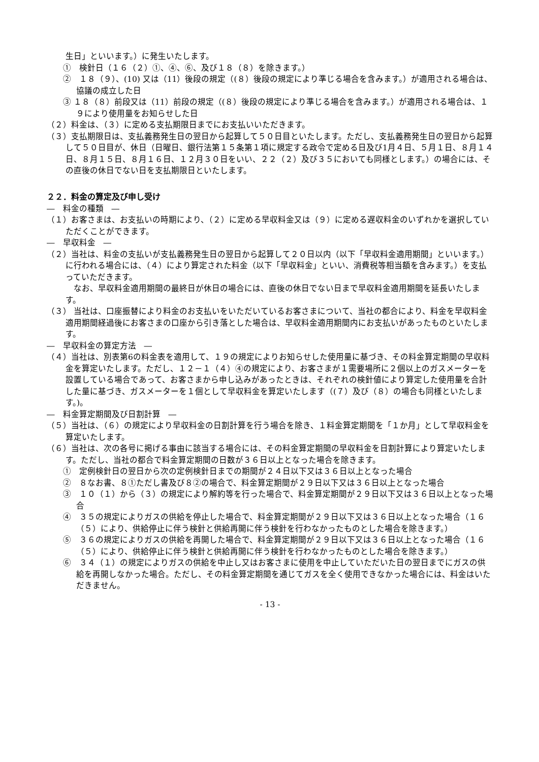生日」といいます。）に発生いたします。
①　検針日（１６（２）①、④、⑥、及び１８（８）を除きます。）
②　１８（９）、(10) 又は（11）後段の規定（(８）後段の規定により準じる場合を含みます。）が適用される場合は、協議の成立した日
③ １８（８）前段又は（11）前段の規定（(８）後段の規定により準じる場合を含みます。）が適用される場合は、１９により使用量をお知らせした日
（２）料金は、（３）に定める支払期限日までにお支払いいただきます。
（３）支払期限日は、支払義務発生日の翌日から起算して５０日目といたします。ただし、支払義務発生日の翌日から起算して５０日目が、休日（日曜日、銀行法第１５条第１項に規定する政令で定める日及び1月４日、５月１日、８月１４日、８月１５日、８月１６日、１２月３０日をいい、２２（２）及び３５においても同様とします。）の場合には、その直後の休日でない日を支払期限日といたします。
２２．料金の算定及び申し受け
―　料金の種類　―
（１）お客さまは、お支払いの時期により、（２）に定める早収料金又は（９）に定める遅収料金のいずれかを選択していただくことができます。
―　早収料金　―
（２）当社は、料金の支払いが支払義務発生日の翌日から起算して２０日以内（以下「早収料金適用期間」といいます。）に行われる場合には、（４）により算定された料金（以下「早収料金」といい、消費税等相当額を含みます。）を支払っていただきます。
　なお、早収料金適用期間の最終日が休日の場合には、直後の休日でない日まで早収料金適用期間を延長いたします。
（３） 当社は、口座振替により料金のお支払いをいただいているお客さまについて、当社の都合により、料金を早収料金適用期間経過後にお客さまの口座から引き落とした場合は、早収料金適用期間内にお支払いがあったものといたします。
―　早収料金の算定方法　―
（４）当社は、別表第6の料金表を適用して、１９の規定によりお知らせした使用量に基づき、その料金算定期間の早収料金を算定いたします。ただし、１２－１（４）④の規定により、お客さまが１需要場所に２個以上のガスメーターを設置している場合であって、お客さまから申し込みがあったときは、それぞれの検針値により算定した使用量を合計した量に基づき、ガスメーターを１個として早収料金を算定いたします（(７）及び（８）の場合も同様といたします。)。
―　料金算定期間及び日割計算　―
（５）当社は、（６）の規定により早収料金の日割計算を行う場合を除き、１料金算定期間を「１か月」として早収料金を算定いたします。
（６）当社は、次の各号に掲げる事由に該当する場合には、その料金算定期間の早収料金を日割計算により算定いたします。ただし、当社の都合で料金算定期間の日数が３６日以上となった場合を除きます。
①　定例検針日の翌日から次の定例検針日までの期間が２４日以下又は３６日以上となった場合
②　８なお書、８①ただし書及び８②の場合で、料金算定期間が２９日以下又は３６日以上となった場合
③　１０（１）から（３）の規定により解約等を行った場合で、料金算定期間が２９日以下又は３６日以上となった場合
④　３５の規定によりガスの供給を停止した場合で、料金算定期間が２９日以下又は３６日以上となった場合（１６（５）により、供給停止に伴う検針と供給再開に伴う検針を行わなかったものとした場合を除きます。）
⑤　３６の規定によりガスの供給を再開した場合で、料金算定期間が２９日以下又は３６日以上となった場合（１６（５）により、供給停止に伴う検針と供給再開に伴う検針を行わなかったものとした場合を除きます。）
⑥　３４（１）の規定によりガスの供給を中止し又はお客さまに使用を中止していただいた日の翌日までにガスの供給を再開しなかった場合。ただし、その料金算定期間を通じてガスを全く使用できなかった場合には、料金はいただきません。
- 13 -